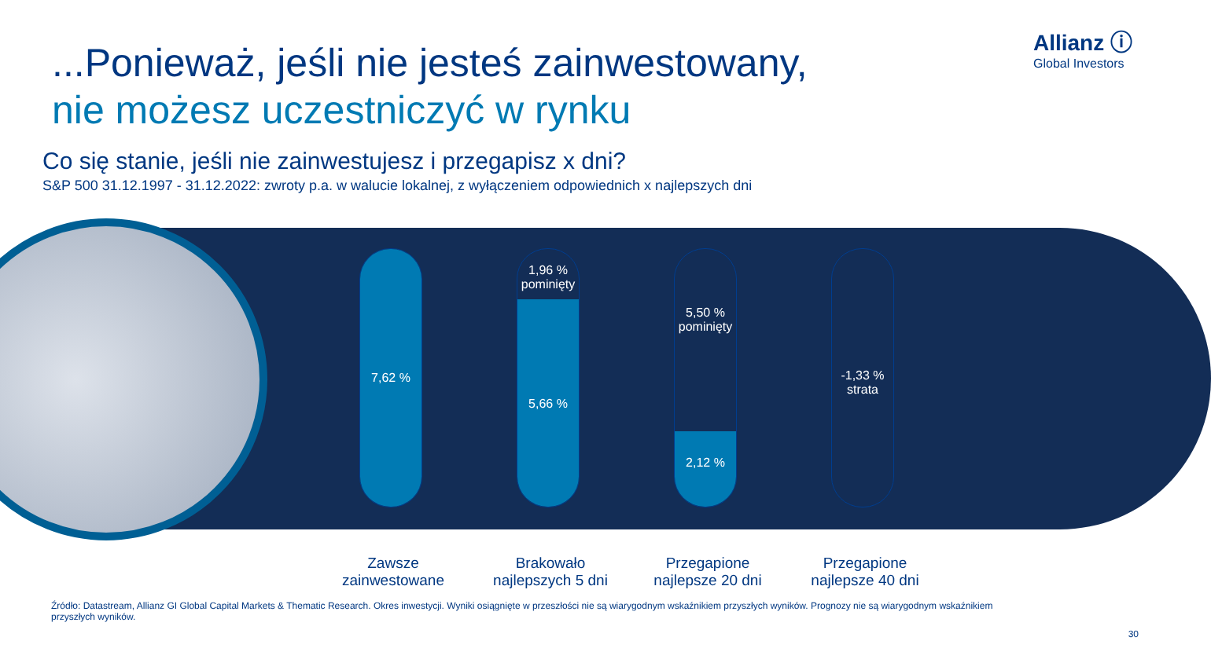Allianz ⓘ
Global Investors
...Ponieważ, jeśli nie jesteś zainwestowany,
nie możesz uczestniczyć w rynku
Co się stanie, jeśli nie zainwestujesz i przegapisz x dni?
S&P 500 31.12.1997 - 31.12.2022: zwroty p.a. w walucie lokalnej, z wyłączeniem odpowiednich x najlepszych dni
7,62 %
1,96 %
pominięty
5,66 %
5,50 %
pominięty
2,12 %
-1,33 %
strata
Zawsze
zainwestowane
Brakowało
najlepszych 5 dni
Przegapione
najlepsze 20 dni
Przegapione
najlepsze 40 dni
Źródło: Datastream, Allianz GI Global Capital Markets & Thematic Research. Okres inwestycji. Wyniki osiągnięte w przeszłości nie są wiarygodnym wskaźnikiem przyszłych wyników. Prognozy nie są wiarygodnym wskaźnikiem przyszłych wyników.
30